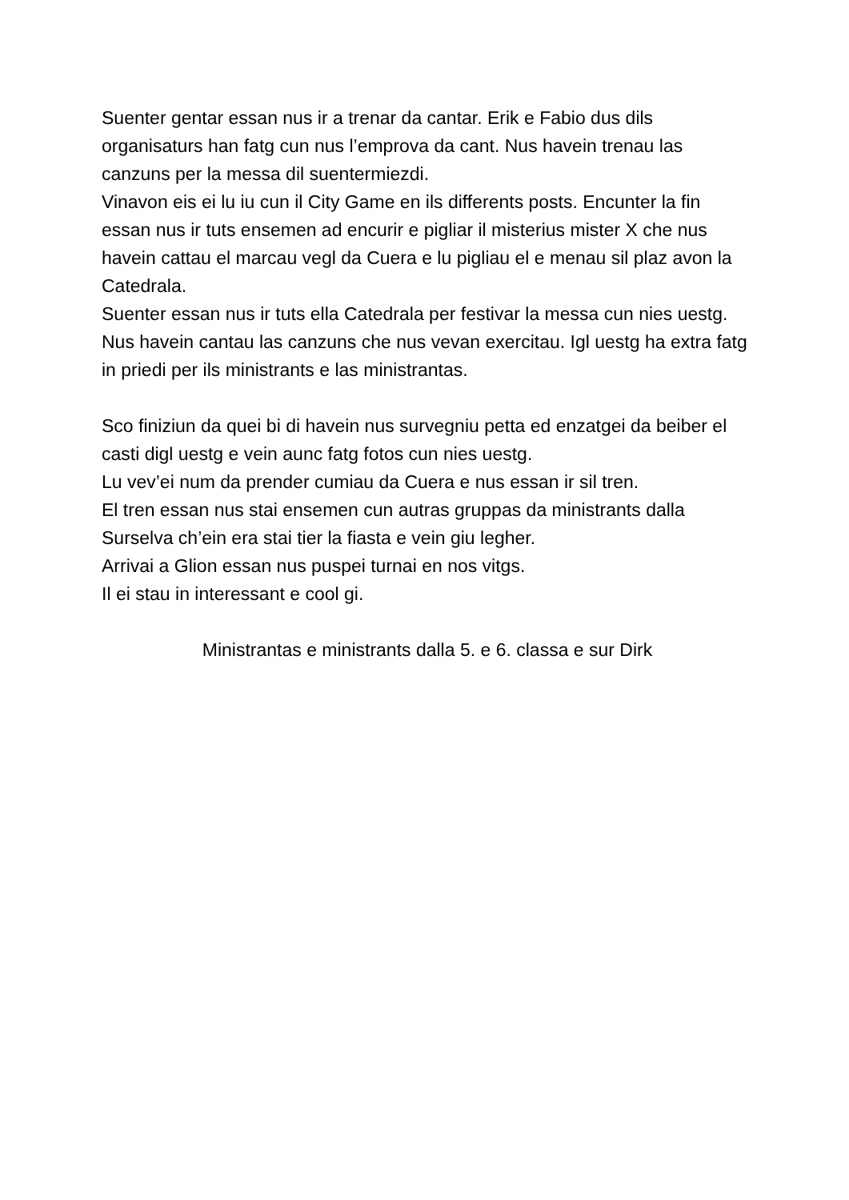Suenter gentar essan nus ir a trenar da cantar. Erik e Fabio dus dils organisaturs han fatg cun nus l’emprova da cant. Nus havein trenau las canzuns per la messa dil suentermiezdi.
Vinavon eis ei lu iu cun il City Game en ils differents posts. Encunter la fin essan nus ir tuts ensemen ad encurir e pigliar il misterius mister X che nus havein cattau el marcau vegl da Cuera e lu pigliau el e menau sil plaz avon la Catedrala.
Suenter essan nus ir tuts ella Catedrala per festivar la messa cun nies uestg. Nus havein cantau las canzuns che nus vevan exercitau. Igl uestg ha extra fatg in priedi per ils ministrants e las ministrantas.
Sco finiziun da quei bi di havein nus survegniu petta ed enzatgei da beiber el casti digl uestg e vein aunc fatg fotos cun nies uestg.
Lu vev’ei num da prender cumiau da Cuera e nus essan ir sil tren.
El tren essan nus stai ensemen cun autras gruppas da ministrants dalla Surselva ch’ein era stai tier la fiasta e vein giu legher.
Arrivai a Glion essan nus puspei turnai en nos vitgs.
Il ei stau in interessant e cool gi.
Ministrantas e ministrants dalla 5. e 6. classa e sur Dirk